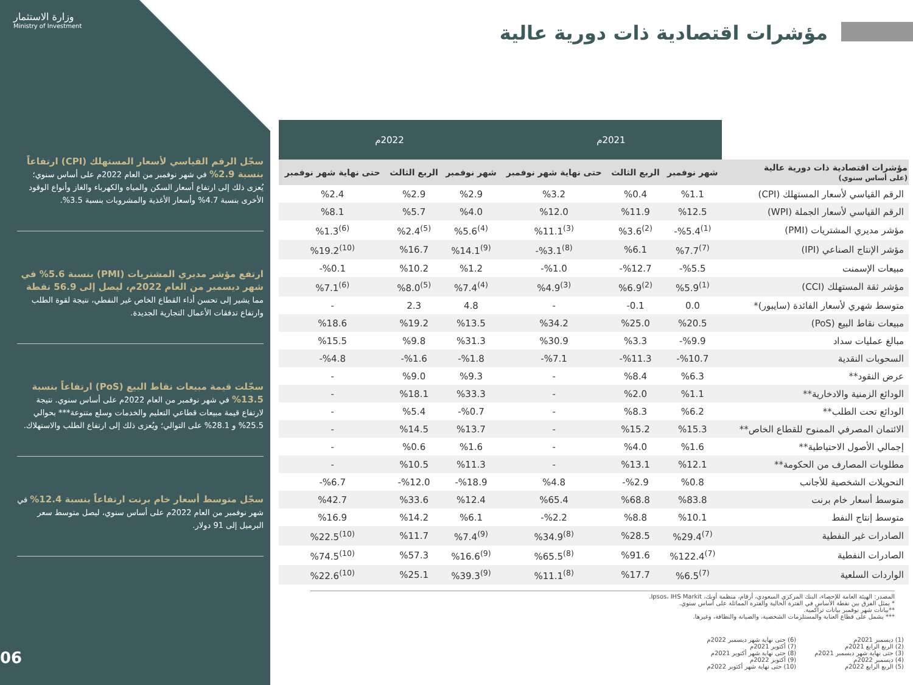وزارة الاستثمار
Ministry of Investment
سجّل الرقم القياسي لأسعار المستهلك (CPI) ارتفاعاً بنسبة 2.9% في شهر نوفمبر من العام 2022م على أساس سنوي؛ يُعزى ذلك إلى ارتفاع أسعار السكن والمياه والكهرباء والغاز وأنواع الوقود الأخرى بنسبة 4.7% وأسعار الأغذية والمشروبات بنسبة 3.5%.
ارتفع مؤشر مديري المشتريات (PMI) بنسبة 5.6% في شهر ديسمبر من العام 2022م، ليصل إلى 56.9 نقطة مما يشير إلى تحسن أداء القطاع الخاص غير النفطي، نتيجة لقوة الطلب وارتفاع تدفقات الأعمال التجارية الجديدة.
سجّلت قيمة مبيعات نقاط البيع (PoS) ارتفاعاً بنسبة 13.5% في شهر نوفمبر من العام 2022م على أساس سنوي. نتيجة لارتفاع قيمة مبيعات قطاعي التعليم والخدمات وسلع متنوعة*** بحوالي 25.5% و 28.1% على التوالي؛ ويُعزى ذلك إلى ارتفاع الطلب والاستهلاك.
سجّل متوسط أسعار خام برنت ارتفاعاً بنسبة 12.4% في شهر نوفمبر من العام 2022م على أساس سنوي، ليصل متوسط سعر البرميل إلى 91 دولار.
06
مؤشرات اقتصادية ذات دورية عالية
| | 2021م | | | 2022م | | |
| --- | --- | --- | --- | --- | --- | --- |
| مؤشرات اقتصادية ذات دورية عالية (على أساس سنوي) | شهر نوفمبر | الربع الثالث | حتى نهاية شهر نوفمبر | شهر نوفمبر | الربع الثالث | حتى نهاية شهر نوفمبر |
| الرقم القياسي لأسعار المستهلك (CPI) | %1.1 | %0.4 | %3.2 | %2.9 | %2.9 | %2.4 |
| الرقم القياسي لأسعار الجملة (WPI) | %12.5 | %11.9 | %12.0 | %4.0 | %5.7 | %8.1 |
| مؤشر مديري المشتريات (PMI) | <sup>(1)</sup>%5.4- | <sup>(2)</sup>%3.6 | <sup>(3)</sup>%11.1 | <sup>(4)</sup>%5.6 | <sup>(5)</sup>%2.4 | <sup>(6)</sup>%1.3 |
| مؤشر الإنتاج الصناعي (IPI) | <sup>(7)</sup>%7.7 | %6.1 | <sup>(8)</sup>%3.1- | <sup>(9)</sup>%14.1 | %16.7 | <sup>(10)</sup>%19.2 |
| مبيعات الإسمنت | %5.5- | %12.7- | %1.0- | %1.2 | %10.2 | %0.1- |
| مؤشر ثقة المستهلك (CCI) | <sup>(1)</sup>%5.9 | <sup>(2)</sup>%6.9 | <sup>(3)</sup>%4.9 | <sup>(4)</sup>%7.4 | <sup>(5)</sup>%8.0 | <sup>(6)</sup>%7.1 |
| متوسط شهري لأسعار الفائدة (سايبور)* | 0.0 | 0.1- | - | 4.8 | 2.3 | - |
| مبيعات نقاط البيع (PoS) | %20.5 | %25.0 | %34.2 | %13.5 | %19.2 | %18.6 |
| مبالغ عمليات سداد | %9.9- | %3.3 | %30.9 | %31.3 | %9.8 | %15.5 |
| السحوبات النقدية | %10.7- | %11.3- | %7.1- | %1.8- | %1.6- | %4.8- |
| عرض النقود** | %6.3 | %8.4 | - | %9.3 | %9.0 | - |
| الودائع الزمنية والادخارية** | %1.1 | %2.0 | - | %33.3 | %18.1 | - |
| الودائع تحت الطلب** | %6.2 | %8.3 | - | %0.7- | %5.4 | - |
| الائتمان المصرفي الممنوح للقطاع الخاص** | %15.3 | %15.2 | - | %13.7 | %14.5 | - |
| إجمالي الأصول الاحتياطية** | %1.6 | %4.0 | - | %1.6 | %0.6 | - |
| مطلوبات المصارف من الحكومة** | %12.1 | %13.1 | - | %11.3 | %10.5 | - |
| التحويلات الشخصية للأجانب | %0.8 | %2.9- | %4.8 | %18.9- | %12.0- | %6.7- |
| متوسط أسعار خام برنت | %83.8 | %68.8 | %65.4 | %12.4 | %33.6 | %42.7 |
| متوسط إنتاج النفط | %10.1 | %8.8 | %2.2- | %6.1 | %14.2 | %16.9 |
| الصادرات غير النفطية | <sup>(7)</sup>%29.4 | %28.5 | <sup>(8)</sup>%34.9 | <sup>(9)</sup>%7.4 | %11.7 | <sup>(10)</sup>%22.5 |
| الصادرات النفطية | <sup>(7)</sup>%122.4 | %91.6 | <sup>(8)</sup>%65.5 | <sup>(9)</sup>%16.6 | %57.3 | <sup>(10)</sup>%74.5 |
| الواردات السلعية | <sup>(7)</sup>%6.5 | %17.7 | <sup>(8)</sup>%11.1 | <sup>(9)</sup>%39.3 | %25.1 | <sup>(10)</sup>%22.6 |
المصدر: الهيئة العامة للإحصاء، البنك المركزي السعودي، أرقام، منظمة أوبك، Ipsos، IHS Markit.
* يمثل الفرق بين نقطة الأساس في الفترة الحالية والفترة المماثلة على أساس سنوي.
**بيانات شهر نوفمبر بيانات تراكمية.
*** يشمل على قطاع العناية والمستلزمات الشخصية، والصيانة والنظافة، وغيرها.
(1) ديسمبر 2021م
(2) الربع الرابع 2021م
(3) حتى نهاية شهر ديسمبر 2021م
(4) ديسمبر 2022م
(5) الربع الرابع 2022م
(6) حتى نهاية شهر ديسمبر 2022م
(7) أكتوبر 2021م
(8) حتى نهاية شهر أكتوبر 2021م
(9) أكتوبر 2022م
(10) حتى نهاية شهر أكتوبر 2022م